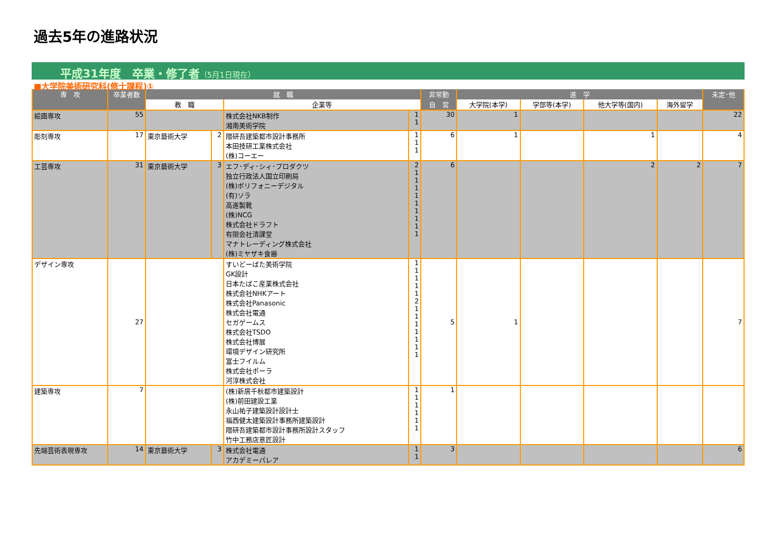過去5年の進路状況
平成31年度　卒業・修了者（5月1日現在）
■大学院美術研究科(修士課程)①
| 専 攻 | 卒業者数 | 就 職 | | | | 非常勤 | 進 学 | | | | 未定･他 |
| --- | --- | --- | --- | --- | --- | --- | --- | --- | --- | --- | --- |
| | | 教 職 | | 企業等 | | 自 営 | 大学院(本学) | 学部等(本学) | 他大学等(国内) | 海外留学 | |
| 絵画専攻 | 55 | | | 株式会社NKB制作 湘南美術学院 | 1 1 | 30 | 1 | | | | 22 |
| 彫刻専攻 | 17 | 東京藝術大学 | 2 | 隈研吾建築都市設計事務所 本田技研工業株式会社 (株)コーエー | 1 1 1 | 6 | 1 | | 1 | | 4 |
| 工芸専攻 | 31 | 東京藝術大学 | 3 | エフ･ディ･シィ･プロダクツ 独立行政法人国立印刷局 (株)ポリフォニーデジタル (有)ソラ 高進製靴 (株)NCG 株式会社ドラフト 有限会社清課堂 マナトレーディング株式会社 (株)ミヤザキ食器 | 2 1 1 1 1 1 1 1 1 1 | 6 | | | 2 | 2 | 7 |
| デザイン専攻 | 27 | | | すいどーばた美術学院 GK設計 日本たばこ産業株式会社 株式会社NHKアート 株式会社Panasonic 株式会社電通 セガゲームス 株式会社TSDO 株式会社博展 環境デザイン研究所 富士フイルム 株式会社ポーラ 河淳株式会社 | 1 1 1 1 1 2 1 1 1 1 1 1 1 | 5 | 1 | | | | 7 |
| 建築専攻 | 7 | | | (株)新居千秋都市建築設計 (株)前田建設工業 永山祐子建築設計設計士 福西健太建築設計事務所建築設計 隈研吾建築都市設計事務所設計スタッフ 竹中工務店意匠設計 | 1 1 1 1 1 1 | 1 | | | | | |
| 先端芸術表現専攻 | 14 | 東京藝術大学 | 3 | 株式会社電通 アカデミーパレア | 1 1 | 3 | | | | | 6 |